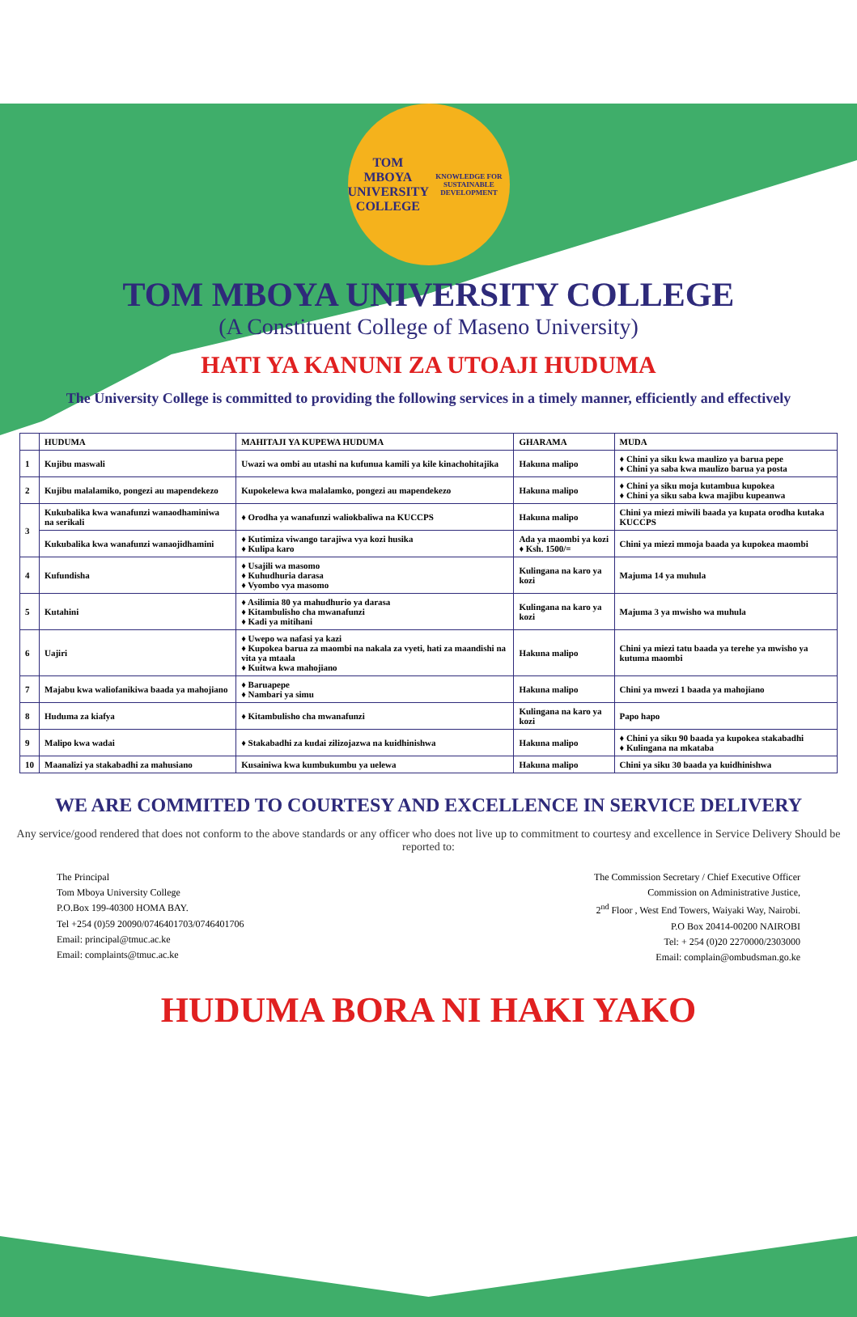TOM MBOYA
UNIVERSITY COLLEGE
KNOWLEDGE FOR SUSTAINABLE DEVELOPMENT
TOM MBOYA UNIVERSITY COLLEGE
(A Constituent College of Maseno University)
HATI YA KANUNI ZA UTOAJI HUDUMA
The University College is committed to providing the following services in a timely manner, efficiently and effectively
| | HUDUMA | MAHITAJI YA KUPEWA HUDUMA | GHARAMA | MUDA |
| --- | --- | --- | --- | --- |
| 1 | Kujibu maswali | Uwazi wa ombi au utashi na kufunua kamili ya kile kinachohitajika | Hakuna malipo | ♦ Chini ya siku kwa maulizo ya barua pepe ♦ Chini ya saba kwa maulizo barua ya posta |
| 2 | Kujibu malalamiko, pongezi au mapendekezo | Kupokelewa kwa malalamko, pongezi au mapendekezo | Hakuna malipo | ♦ Chini ya siku moja kutambua kupokea ♦ Chini ya siku saba kwa majibu kupeanwa |
| 3 | Kukubalika kwa wanafunzi wanaodhaminiwa na serikali | ♦ Orodha ya wanafunzi waliokbaliwa na KUCCPS | Hakuna malipo | Chini ya miezi miwili baada ya kupata orodha kutaka KUCCPS |
| | Kukubalika kwa wanafunzi wanaojidhamini | ♦ Kutimiza viwango tarajiwa vya kozi husika ♦ Kulipa karo | Ada ya maombi ya kozi ♦ Ksh. 1500/= | Chini ya miezi mmoja baada ya kupokea maombi |
| 4 | Kufundisha | ♦ Usajili wa masomo ♦ Kuhudhuria darasa ♦ Vyombo vya masomo | Kulingana na karo ya kozi | Majuma 14 ya muhula |
| 5 | Kutahini | ♦ Asilimia 80 ya mahudhurio ya darasa ♦ Kitambulisho cha mwanafunzi ♦ Kadi ya mitihani | Kulingana na karo ya kozi | Majuma 3 ya mwisho wa muhula |
| 6 | Uajiri | ♦ Uwepo wa nafasi ya kazi ♦ Kupokea barua za maombi na nakala za vyeti, hati za maandishi na vita ya mtaala ♦ Kuitwa kwa mahojiano | Hakuna malipo | Chini ya miezi tatu baada ya terehe ya mwisho ya kutuma maombi |
| 7 | Majabu kwa waliofanikiwa baada ya mahojiano | ♦ Baruapepe ♦ Nambari ya simu | Hakuna malipo | Chini ya mwezi 1 baada ya mahojiano |
| 8 | Huduma za kiafya | ♦ Kitambulisho cha mwanafunzi | Kulingana na karo ya kozi | Papo hapo |
| 9 | Malipo kwa wadai | ♦ Stakabadhi za kudai zilizojazwa na kuidhinishwa | Hakuna malipo | ♦ Chini ya siku 90 baada ya kupokea stakabadhi ♦ Kulingana na mkataba |
| 10 | Maanalizi ya stakabadhi za mahusiano | Kusainiwa kwa kumbukumbu ya uelewa | Hakuna malipo | Chini ya siku 30 baada ya kuidhinishwa |
WE ARE COMMITED TO COURTESY AND EXCELLENCE IN SERVICE DELIVERY
Any service/good rendered that does not conform to the above standards or any officer who does not live up to commitment to courtesy and excellence in Service Delivery Should be reported to:
The Principal
Tom Mboya University College
P.O.Box 199-40300 HOMA BAY.
Tel +254 (0)59 20090/0746401703/0746401706
Email: principal@tmuc.ac.ke
Email: complaints@tmuc.ac.ke
The Commission Secretary / Chief Executive Officer
Commission on Administrative Justice,
2<sup>nd</sup> Floor , West End Towers, Waiyaki Way, Nairobi.
P.O Box 20414-00200 NAIROBI
Tel: + 254 (0)20 2270000/2303000
Email: complain@ombudsman.go.ke
HUDUMA BORA NI HAKI YAKO